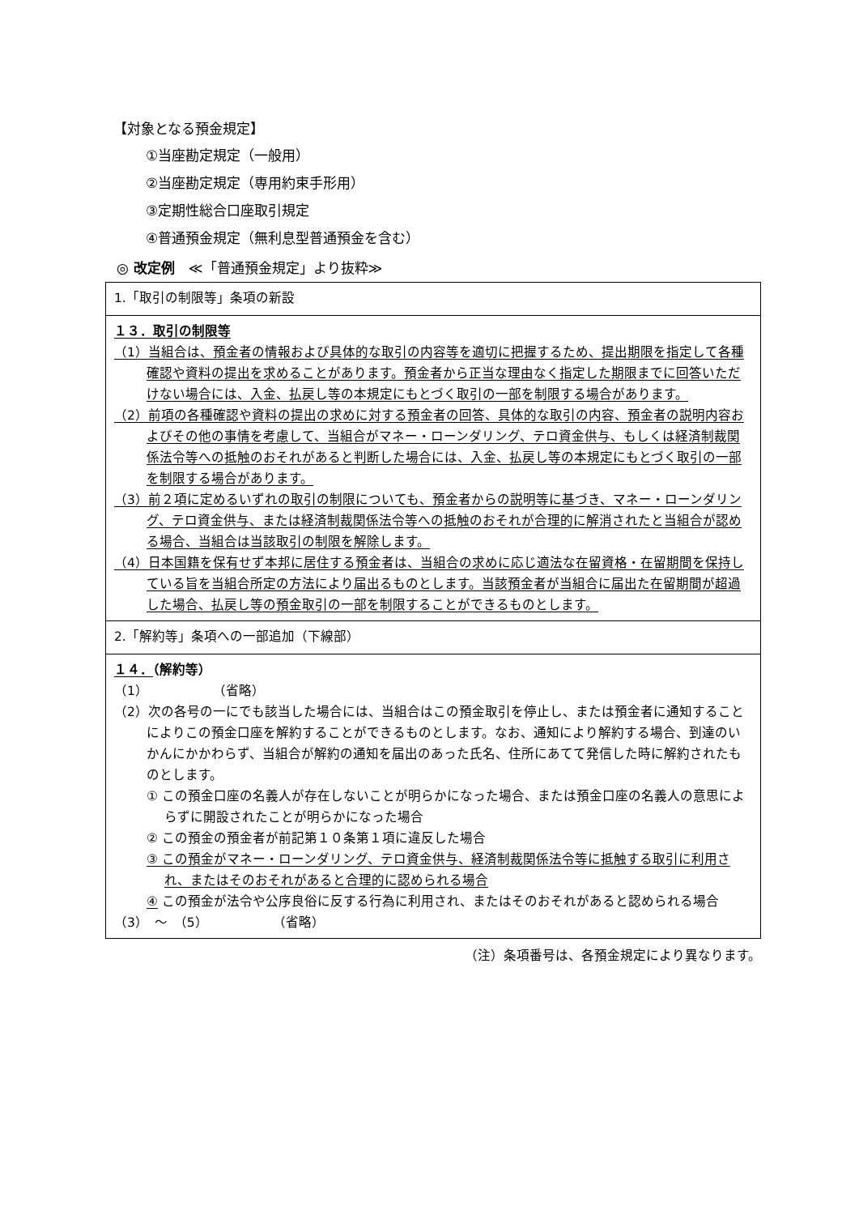【対象となる預金規定】
①当座勘定規定（一般用）
②当座勘定規定（専用約束手形用）
③定期性総合口座取引規定
④普通預金規定（無利息型普通預金を含む）
◎ 改定例　≪「普通預金規定」より抜粋≫
| 1.「取引の制限等」条項の新設 |
| １３．取引の制限等 （1）当組合は、預金者の情報および具体的な取引の内容等を適切に把握するため、提出期限を指定して各種確認や資料の提出を求めることがあります。預金者から正当な理由なく指定した期限までに回答いただけない場合には、入金、払戻し等の本規定にもとづく取引の一部を制限する場合があります。 （2）前項の各種確認や資料の提出の求めに対する預金者の回答、具体的な取引の内容、預金者の説明内容およびその他の事情を考慮して、当組合がマネー・ローンダリング、テロ資金供与、もしくは経済制裁関係法令等への抵触のおそれがあると判断した場合には、入金、払戻し等の本規定にもとづく取引の一部を制限する場合があります。 （3）前２項に定めるいずれの取引の制限についても、預金者からの説明等に基づき、マネー・ローンダリング、テロ資金供与、または経済制裁関係法令等への抵触のおそれが合理的に解消されたと当組合が認める場合、当組合は当該取引の制限を解除します。 （4）日本国籍を保有せず本邦に居住する預金者は、当組合の求めに応じ適法な在留資格・在留期間を保持している旨を当組合所定の方法により届出るものとします。当該預金者が当組合に届出た在留期間が超過した場合、払戻し等の預金取引の一部を制限することができるものとします。 |
| 2.「解約等」条項への一部追加（下線部） |
| １４． （解約等） （1） （省略） （2）次の各号の一にでも該当した場合には、当組合はこの預金取引を停止し、または預金者に通知することによりこの預金口座を解約することができるものとします。なお、通知により解約する場合、到達のいかんにかかわらず、当組合が解約の通知を届出のあった氏名、住所にあてて発信した時に解約されたものとします。 ① この預金口座の名義人が存在しないことが明らかになった場合、または預金口座の名義人の意思によらずに開設されたことが明らかになった場合 ② この預金の預金者が前記第１０条第１項に違反した場合 ③ この預金がマネー・ローンダリング、テロ資金供与、経済制裁関係法令等に抵触する取引に利用され、またはそのおそれがあると合理的に認められる場合 ④ この預金が法令や公序良俗に反する行為に利用され、またはそのおそれがあると認められる場合 （3） ～ （5） （省略） |
（注）条項番号は、各預金規定により異なります。